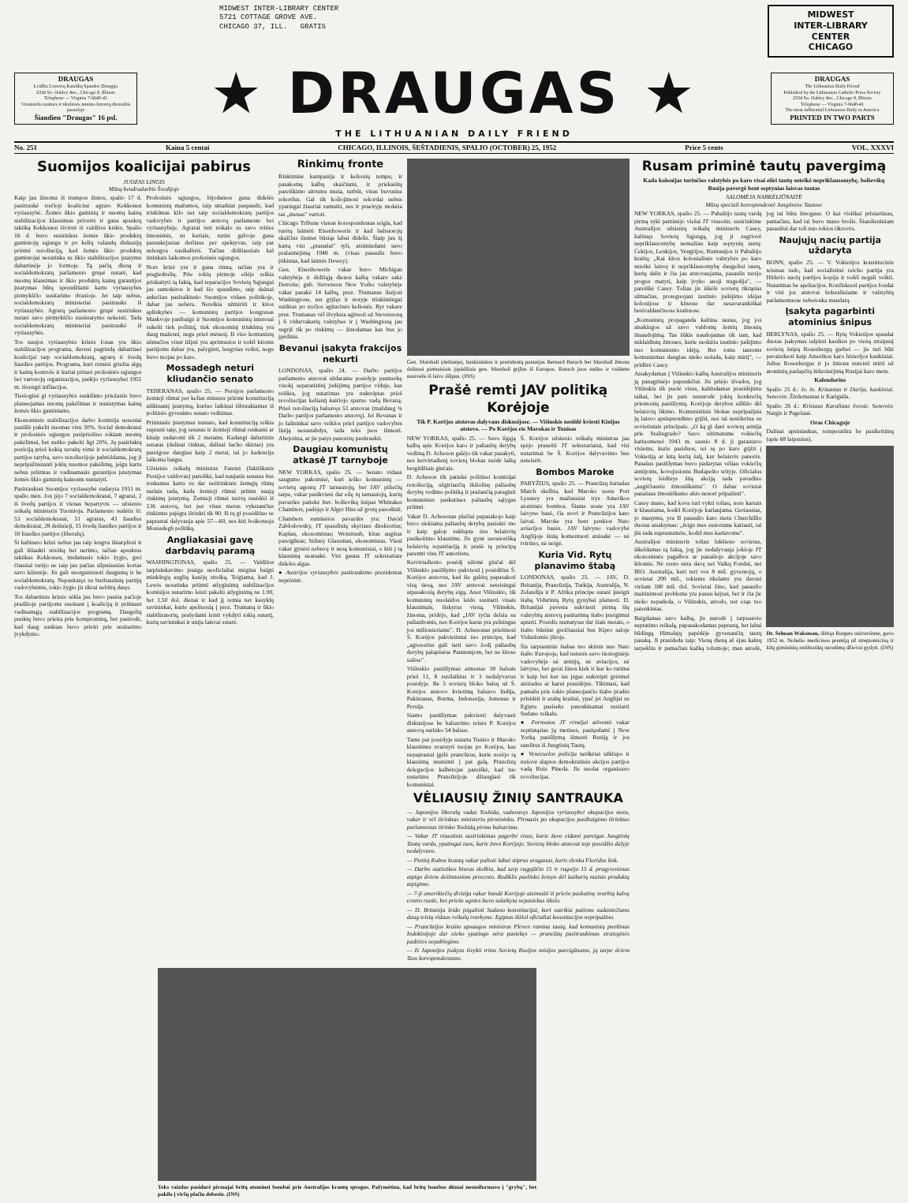MIDWEST INTER-LIBRARY CENTER
5721 COTTAGE GROVE AVE.
CHICAGO 37, ILL. GRATIS
MIDWEST
INTER-LIBRARY
CENTER
CHICAGO
DRAUGAS
Leidžia Lietuvių Katalikų Spaudos Draugija
2334 So. Oakley Ave., Chicago 8, Illinois
Telephone — Virginia 7-6640-41
Vienintelis tautinės ir tikybinės minties lietuvių dienraštis pasaulyje
Šiandien "Draugas" 16 psl.
★ DRAUGAS ★
THE LITHUANIAN DAILY FRIEND
DRAUGAS
The Lithuanian Daily Friend
Published by the Lithuanian Catholic Press Society
2334 So. Oakley Ave., Chicago 8, Illinois
Telephone — Virginia 7-6640-41
The most influential Lithuanian Daily in America
PRINTED IN TWO PARTS
No. 251 Kaina 5 centai CHICAGO, ILLINOIS, ŠEŠTADIENIS, SPALIO (OCTOBER) 25, 1952 Price 5 cents VOL. XXXVI
Suomijos koalicijai pabirus
JUOZAS LINGIS
Mūsų bendradarbis Švedijoje
Kaip jau žinoma iš trumpos žinios, spalio 17 d. pasitraukė trečioji koalicinė agraro Kekkonen vyriausybė. Žemės ūkio gaminių ir nuomų kainų stabilizacijos klausimas privertė ir gana apsukrų taktiką Kekkonen išvirsti iš valdžios kėdės. Spalio 16 d. buvo susirinkus žemės ūkio produktų gamintojų sąjunga ir po kelių valandų diskusijų priėmė rezoliuciją, kad žemės ūkio produktų gamintojai nesutinka su ūkio stabilizacijos įstatymu dabartinėje jo formoje. Tą pačią dieną ir socialdemokratų parlamento grupė nutarė, kad nuomų klausimas ir ūkio produktų kainų garantijos įstatymas būtų sprendžiami kartu vyriausybės pirmykščio susitarimo dvasioje. Jei taip nebus, socialdemokratų ministeriai pasitrauks iš vyriausybės. Agrarų parlamento grupė susirinkus nutarė savo pirmykščio nusistatymo nekeisti. Tada socialdemokratų ministeriai pasitraukė iš vyriausybės.
Tos naujos vyriausybės krizės fonas yra ūkio stabilizacijos programa, davusi pagrindą dabartinei koalicijai tarp socialdemokratų, agrarų ir švedų liaudies partijos. Programa, kuri rėmėsi griežta algų ir kainų kontrole ir kuriai pritarė profesinės sąjungos bei vartotojų organizacijos, padėjo vyriausybei 1951 m. išvengti infliacijos.
Tiesioginė gi vyriausybės suskilimo priežastis buvo planuojamas nuomų pakėlimas ir nustatymas kainų žemės ūkio gaminiams.
Ekonominės stabilizacijos darbo komisija neseniai pasiūlė pakelti nuomas visu 30%. Social demokratai ir profesinės sąjungos pasipriešino tokiam nuomų pakėlimui, bet sutiko pakelti ligi 20%. Jų pasirinktą poziciją prieš kokią savaitę rėmė ir socialdemokratų partijos taryba, savo rezoliucijoje pabrėždama, jog ji nepripažinsianti jokių nuomos pakėlimų, jeigu kartu nebus priimtas ir vadinamasis garantijos įstatymas žemės ūkio gaminių kainoms nustatyti.
Pasitraukusi Suomijos vyriausybė sudaryta 1951 m. spalio mėn. Jon jėjo 7 socialdemokratai, 7 agrarai, 2 iš švedų partijos ir vienas bepartyvis — užsienio reikalų ministeris Tuomioja. Parlamento sudėtis ši: 53 socialdemokratai, 51 agraras, 43 liaudies demokratai, 28 dešinieji, 15 švedų liaudies partijos ir 10 liaudies partijos (liberalų).
Ši kabineto krizė nebus jau taip lengva išnarplioti ir gali iššaukti streikų bei nerimo, tačiau apsukrus taktikas Kekkonen, imdamasis tokio žygio, grei čiausiai turėjo ne taip jau pačias silpniausias kortas savo kišenėje. Jis gali suorganizuoti daugumą ir be socialdemokratų. Nepasitaręs su buržuazinių partijų vadovybėmis, tokio žygio jis tikrai nebūtų daręs.
Tos dabartinės krizės sėkla jau buvo pasėta pačioje pradžioje partijoms sueinant į koaliciją ir priimant vadinamąją stabilizacijos programą. Daugelių punktų buvo prieita prie kompromisų, bet pasirodė, kad daug sunkiau buvo prieiti prie susitarimo įvykdymo.
Profesinės sąjungos, bijodamos gana didelės komunistų mažumos, taip smarkiai paspaudė, kad triukšmas kilo net tarp socialdemokratų partijos vadovybės ir partijos atstovų parlamente bei vyriausybėje. Agrarai turi reikalo su savo srities žmonėmis, su kuriais, turint galvoje gana pasunkėjusias derliaus per spektyvas, taip pat nelengva susikalbėti. Tačiau didžiausiais kal tininkais laikomos profesinės sąjungos.
Nors krizė yra ir gana rimta, tačiau yra ir pragiedrulių. Prie tokių pirmoje eilėje reikia priskaityti tą faktą, kad reparacijos Sovietų Sąjungai jau sumokėtos ir kad šio spaudimo, taip dažnai anksčiau pasitaikiusio Suomijos vidaus politikoje, dabar jau nebėra. Nereikia užmiršti ir kitos aplinkybės — komunistų partijos kongresas Maskvoje pasibaigė ir Suomijos komunistų interesai sukelti tiek politinį, tiek ekonominį triukšmą yra daug mažesni, negu prieš mėnesį. Iš viso komunistų užmačios visur išlįsti yra aprimusios ir todėl kitoms partijoms dabar yra, palyginti, lengviau veikti, negu buvo tuojau po karo.
Mossadegh neturi kliudančio senato
TEHERANAS, spalio 25. — Persijos parlamento žemieji rūmai per kelias minutes priėmė konstituciją aiškinantį įstatymą, kuriuo laikinai išbraukiamas iš politinio gyvenimo senato veikimas.
Priimtasis įstatymas nustato, kad konstituciją reikia suprasti taip, jog senatas ir žemieji rūmai renkami ar kitaip sudaromi tik 2 metams. Kadangi dabartinis senatas (dalinai rinktas, dalinai šacho skirtas) yra pareigose daugiau kaip 2 metai, tai jo kadencija laikoma baigta.
Užsienio reikalų ministras Fatemi (faktiškasis Persijos valdovas) pareiškė, kad naujasis senatas bus renkamas kartu su dar neišrinktais žemųjų rūmų nariais tada, kada žemieji rūmai priims naują rinkimų įstatymą. Žemieji rūmai turėtų susidėti iš 136 atstovų, bet per visus metus vykstančius rinkimus pajėgta išrinkti tik 80. Iš tų gi posėdžiuo se paprastai dalyvauja apie 57—60, nes kiti boikotuoja Mossadegh politiką.
Angliakasiai gavę darbdavių paramą
WASHINGTONAS, spalio 25. — Valdžios tarpininkavimo įstaiga neoficialiai mėgina baigti minkštųjų anglių kasėjų streiką. Teigiama, kad J. Lewis nesutinka priimti atlyginimų stabilizacijos komisijos nutarimo leisti pakelti atlyginimą ne 1.90, bet 1.50 dol. dienai ir kad jį remia net kasyklų savininkai, kurie apeliuosią į prez. Trumaną ir ūkio stabilizatorių, prašydami leisti vykdyti tokią sutartį, kurią savininkai ir unija laisvai sutarė.
Rinkimų fronte
Rinkiminė kampanija ir kelionių tempu, ir pasakomų kalbų skaičiumi, ir priekaištų pareiškimo aitrumu muša, turbūt, visus buvusius rekordus. Gal tik koliojimosi rekordai nebus ypatingai žiauriai sumušti, nes ir praeityje mokėta tas „menas" vartoti.
Chicago Tribune vienas korespondentas teigia, kad turėtų laimėti Eisenhoweris ir kad balsuotojų skaičius šiemet būsiąs labai didelis. Šiaip jau šį kartą visi „pranašai" tyli, atsimindami savo pralaimėjimą 1948 m. (visas pasaulis buvo įtikintas, kad laimės Dewey).
Gen. Eisenhoweris vakar buvo Michigan valstybėje ir didžiąją dienos kalbą vakare sakė Detroite; gub. Stevenson New Yorko valstybėje vakar pasakė 14 kalbų, prez. Trumanas ilsėjosi Washingtone, ten grįžęs ir stotyje triukšmingai sutiktas po trečios agitacinės kelionės. Ryt vakare prez. Trumanas vėl išvyksta agituoti už Stevensoną į 6 vidurvakarių valstybes ir į Washingtoną jau sugrįš tik po rinkimų — žinodamas kas bus jo įpėdinis.
Bevanui įsakyta frakcijos nekurti
LONDONAS, spalio 24. — Darbo partijos parlamento atstovai uždarame posėdyje pasmerkę visokį separatistinį judėjimą partijos viduje, kas reiškia, jog nutarimas yra nukreiptas prieš revoliucijas keliantį kairiojo sparno vadą Bevaną. Prieš rezoliuciją balsavęs 51 atstovas (maždaug ¼ Darbo partijos parlamento atstovų). Jei Bevanas ir jo šalininkai savo veiklos prieš partijos vadovybės liniją nesustabdys, tada teks juos išmesti. Abejotina, ar jie patys panorėtų pasitraukti.
Daugiau komunistų atkasė JT tarnyboje
NEW YORKAS, spalio 25. — Senato vidaus saugumo pakomisė, kuri ieško komunistų — sovietų agentų JT tarnautojų, bet JAV piliečių tarpe, vakar pasikvietė dar eilę tų tarnautojų, kurių pavardes patiekė buv. bolševikų šnipas Whittaker Chambers, padėjęs ir Alger Hiss už grotų pasodinti.
Chambers suminėtos pavardės yra: David Zablodowsky, JT spaudinių skyriaus direktorius; Kaplan, ekonomistas; Weintraub, kitas augštas pareigūnas; Sidney Glassman, ekonomistas. Vieni vakar gynėsi nebuvę ir nesą komunistai, o kiti į tą klausimą neatsakė. Visi gauna JT sekretariate dideles algas.
● Austrijos vyriausybės pasitraukimo prezidentas nepriėmė.
Gen. Marshall (dešinėje), bankininkas ir prezidentų patarėjas Bernard Baruch bei Marshall žmona dalinasi pirmaisiais įspūdžiais gen. Marshall grįžus iš Europos. Baruch juos sutiko ir vaišėms nusivežė iš laivo išlipus. (INS)
Prašė remti JAV politiką Korėjoje
Tik P. Korėjos atstovas dalyvaus diskusijose. — Višinskis nesiūlė kviesti Kinijos atstovo. — Po Korėjos eis Marokas ir Tunisas
NEW YORKAS, spalio 25. — Savo ilgąją kalbą apie Korėjos karo ir paliaubų derybų vedimą D. Acheson galėjo tik vakar pasakyti, nes ketvirtadienį sovietų blokas suėdė laiką bergždžiais ginčais.
D. Acheson tik patiekė politinei komisijai rezoliuciją, užgiriančią ikšiolinę paliaubų derybų vedimo politiką ir prašančią paraginti komunistus paskutines paliaubų sąlygas priimti.
Vakar D. Achesonas plačiai papasakojo kaip buvo siekiama paliaubų derybų pasiekti mo ir kaip galop sukluptа ties belaisvių pasikeitimo klausimu. Jis gynė savanorišką belaisvių repatriaciją ir prašė tą principą paremti visu JT autoritetu.
Ketvirtadienio posėdį užėmė ginčai dėl Višinskio pasiūlymo pakviesti į posėdžius Š. Korėjos atstovus, kad šie galėtų papasakoti visą tiesą, nes JAV atstovai neteisingai atpasakosią derybų eigą. Anot Višinskio, tik komunistų nuolaidos leido susitarti visais klausimais, išskyrus vieną. Višinskis, žinoma, pridėjo, kad „JAV tyčia delsia su paliaubomis, nes Korėjos karas yra pelningas jos milionieriams". D. Achesonas priešinosi Š. Korėjos pakvietimui tuo principu, kad „agresorius gali tarti savo žodį paliaubų derybų palapinėse Panmunjom, bet ne šitose salėse".
Višinskio pasiūlymas atmestas 38 balsais prieš 11, 8 susilaikius ir 3 nedalyvavus posėdyje. Be 5 sovietų bloko balsų už Š. Korėjos atstovo kvietimą balsavo Indija, Pakistanas, Burma, Indonezija, Jemenas ir Persija.
Siamo pasiūlymas pakviesti dalyvauti diskusijose be balsavimo teisės P. Korėjos atstovą surinko 54 balsus.
Tame pat posėdyje nutarta Tuniso ir Maroko klausimus svarstyti tuojau po Korėjos, kas nepaprastai įgėlė prancūzus, kurie norėjo tą klausimą nustumti į pat galą. Prancūzų delegacijos kalbėtojas pareiškė, kad tuo nutarimu Prancūzijoje džiaugiasi tik komunistai.
Š. Korėjos užsienio reikalų ministras jau spėjo pranešti JT sekretariatui, kad visi nutarimai be Š. Korėjos dalyvavimo bus neteisėti.
Bombos Maroke
PARYŽIUS, spalio 25. — Prancūzų žurnalas Match skelbia, kad Maroko uoste Port Lyautey yra mažiausiai trys Amerikos atominės bombos. Šiame uoste yra JAV laivyno bazė, čia stovi ir Prancūzijos karo laivai. Maroke yra bent penkios Nato aviacijos bazės. JAV laivyno vadovybė Anglijoje šinią komentuoti atsisakė — nė tvirtino, nė neigė.
Kuria Vid. Rytų planavimo štabą
LONDONAS, spalio 25. — JAV, D. Britanija, Prancūzija, Turkija, Australija, N. Zelandija ir P. Afrika principe sutarė įsteigti štabą Vidurinių Rytų gynybai planuoti. D. Britanijai pavesta sukviesti pirmą šių valstybių atstovų pasitarimą štabo įsteigimui aptarti. Posėdis numatytas dar šiais metais, o štabo būstinė greičiausiai bus Kipro saloje Viduržemio jūroje.
Šis tarptautinis štabas tuo skirsis nuo Nato štabo Europoje, kad neturės savo tiesioginėje vadovybėje nė armijų, nė aviacijos, nė laivyno, bet gerai žinos kiek ir kur ko turima ir kaip bei kur tas jėgas nukreipti grėsmei atsiradus ar karui prasidėjus. Tikimasi, kad pamažu prie tokio planuojančio štabo pradės prisidėti ir arabų kraštai, ypač jei Anglijai su Egiptu pasiseks patenkinamai susitarti Sudano reikalu.
● Formozos JT rėmėjai atšventė vakar septintąsias jų metines, pasiųsdami į New Yorką pasiūlymą išmesti Rusiją ir jos satelitus iš Jungtinių Tautų.
● Venecuelos policija netikėtai užklupo ir nušovė slaptos demokratinės akcijos partijos vadą Ruiz Pineda. Jis nuolat organizavo revoliucijas.
VĖLIAUSIŲ ŽINIŲ SANTRAUKA
— Japonijos liberalų vadas Yoshida, vadovavęs Japonijos vyriausybei okupacijos metu, vakar ir vėl išrinktas ministeriu pirmininku. Pirmasis po okupacijos pasibaigimo išrinktas parlamentas išrinko Yoshidą pirmu balsavimu.
— Vakar JT visuotinis susirinkimas pagerbė visus, kurie žuvo eidami pareigas Jungtinių Tautų vardu, ypatingai tuos, kurie žuvo Korėjoje. Sovietų bloko atstovai toje posėdžio dalyje nedalyvavo.
— Pietinį Kubos krantą vakar palietė labai stiprus uraganas, kuris slenka Floridos link.
— Darbo statistikos biuras skelbia, kad tarp rugpjūčio 15 ir rugsėjo 15 d. pragyvenimas atpigo dviem dešimtosiom procento. Rodiklis paslinko žemyn dėl kaikurių maisto produktų atpigimo.
— 7-ji amerikiečių divizija vakar bandė Korėjoje atsimušti iš priešo paskutinę svarbią kalvą centro ruože, bet priešo ugnies buvo sulaikyta nepasiekus tikslo.
— D. Britanija leido įsigalioti Sudano konstitucijai, kuri suteikia patiems sudaniečiams daug teisių vidaus reikalų tvarkyme. Egiptas ikšiol oficialiai konstitucijos nepripažino.
— Prancūzijos krašto apsaugos ministras Pleven ramina tautą, kad komunistų puolimas Indokinijoje dar nieko ypatingo nėra pasiekęs — prancūzų pasitraukimas strateginės padėties nepablogino.
— Iš Japonijos įsakyta išvykti trims Sovietų Rusijos misijos pareigūnams, jų tarpe dviem Tass korespondentams.
Rusam priminė tautų pavergimą
Kada kolonijas turinčios valstybės po karo visai eilei tautų suteikė nepriklausomybę, bolševikų Rusija pavergė bent septynias laisvas tautas
SALOMĖJA NARKĖLIŪNAITĖ
Mūsų speciali korespondentė Jungtinėse Tautose
NEW YORKAS, spalio 25. — Pabaltijo tautų vardą pirmą syki paminėjo viešai JT visuotin. susirinkime Australijos užsienių reikalų ministeris Casey, kaltinęs Sovietų Sąjungą, jog ji sugriovė nepriklausomybę nemažiau kaip septynių tautų: Čekijos, Lenkijos, Vengrijos, Rumunijos ir Pabaltijo kraštų. „Kai kitos kolonialinės valstybės po karo suteikė laisvę ir nepriklausomybę daugeliui tautų, kurių dalis ir čia jau atstovaujama, pasaulis turėjo progos matyti, kaip įvyko anoji tragedija", — pareiškė Casey. Toliau jis iškėlė sovietų tikrąsias užmačias, proteguojant tautinio judėjimo idėjas kolonijose ir kituose dar nesavarankiškai besivaldančiuose kraštuose.
„Komunistų propaganda kaltina tautas, jog jos atsakingos už savo valdomų žemių žmonių išnaudojimą. Tas šūkis naudojamas tik tam, kad suklaidintų žmones, kurie neskiria tautinio judėjimo nuo komunizmo idėjų. Bet toms tautoms komunizmas daugiau nieko nežada, kaip mirtį", — pridūrė Casey.
Atsakydamas į Višinskio kalbą Australijos ministeris ją panagrinėjo papunkčiui. Jis priėjo išvados, jog Višinskis tik puolė visus, kaltindamas prasidėjimu taikai, bet jis pats nenurodė jokių konkrečių priemonių pasiūlymų. Korėjoje derybos užlūžo dėl belaisvių likimo. Komunistinis blokas nepripažįsta jų laisvo apsisprendimo grįžti, nes tai nesiderina su sovietiniais principais. „O ką gi darė sovietų armija prie Stalingrado? Savo ultimatume vokiečių kariuomenei 1943 m. sausio 8 d. ji garantavo visiems, kurie pasiduos, tei sę po karo grįžti į Vokietiją ar kitą kurią šalį, kur belaisvis panorės. Panašus pasiūlymas buvo padarytas vėliau vokiečių armijoms, kovojusioms Budapešto srityje. Oficialus sovietų leidinys šitą akciją tada pavadino „augščiausiu žmoniškumu". O dabar sovietai panašaus žmoniškumo akto nenori pripažinti".
Casey mano, kad kova turi vykti toliau, nors kartais ir klausiama, kodėl Korėjoje kariaujama. Geriausias, jo manymu, yra II pasaulio karo metu Churchillio duotas atsakymas: „Jeigu mes sustotume kariauti, tai jūs tada suprastumėte, kodėl mes kariavome".
Australijos ministeris toliau lukšteno sovietus, iškeldamas tą faktą, jog jie nedalyvauja jokioje JT ekonominės pagalbos ar panašioje akcijoje savo lėšomis. Nė cento nėra davę nei Vaikų Fondui, nei IRO. Australija, kuri turi vos 8 mil. gyventojų, o sovietai 200 mil., tokiems tikslams yra davusi viršum 180 mil. dol. Sovietai žino, kad pasaulio maitinimosi problema yra pasun kėjusi, bet ir čia jie nieko nepadeda, o Višinskis, atrodo, net esąs tuo patenkintas.
Baigdamas savo kalbą, jis nurodė į tarpusavio supratimo reikalą, papasakodamas paprastą, bet labai būdingą Himalajų papėdėje gyvenančių tautų pasaką. Ji prasidedа taip: Vieną dieną aš ėjau kalnų tarpekliu ir pamačiau kažką tolumoje; man atrodė, jog tai būta žmogaus. O kai visiškai prisiartinau, pamačiau, kad tai buvo mano brolis. Šiandieniniam pasauliui dar toli nuo tokios tikrovės.
Naujųjų nacių partija uždaryta
BONN, spalio 25. — V. Vokietijos konstitucinis teismas rado, kad socialistinė reicho partija yra Hitlerio nacių partijos kopija ir todėl negali veikti. Nutarimas be apeliacijos. Konfiskuoti partijos fondai ir visi jos atstovai federaliniame ir valstybių parlamentuose nebetenka mandatų.
Įsakyta pagarbinti atominius šnipus
BERLYNAS, spalio 25. — Rytų Vokietijos spaudai duotas įsakymas talpinti kasdien po vieną straipsnį sovietų šnipų Rosenbergų garbei — jie turi būti pavaizduoti kaip Amerikos karo histerijos kankiniai. Julius Rosenbergas ir jo žmona nuteisti mirti už atominių paslapčių išdavinėjimą Rusijai karo metu.
Kalendorius
Spalio 25 d.: šv. šv. Krizantas ir Darija, kankiniai. Senovės: Žirdemantas ir Karigaila.
Spalio 26 d.: Kristaus Karaliaus šventė. Senovės: Nargis ir Pagelanė.
Oras Chicagoje
Dalinai apsiniaukus, temperatūra be pasikeitimų (apie 68 laipsnius).
Dr. Selman Waksman, dirbąs Rutgers universitete, gavo 1952 m. Nobelio medicinos premiją už streptomiciną ir kitų gimininių antibiotikų suradimą džiovai gydyti. (INS)
Toks vaizdas pasidarė pirmajai britų atominei bombai prie Australijos krantų sprogus. Pažymėtina, kad britų bombos dūmai nesusiformavo į "grybą", bet pakilo į viršų plačiu debesiu. (INS)